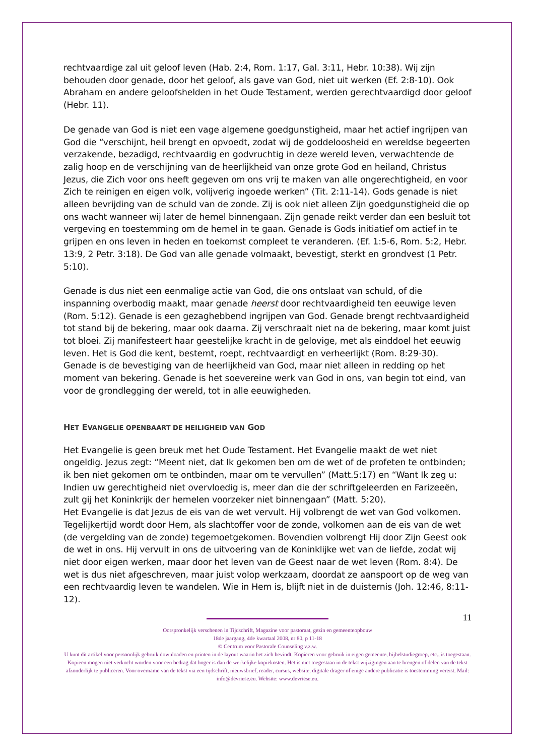rechtvaardige zal uit geloof leven (Hab. 2:4, Rom. 1:17, Gal. 3:11, Hebr. 10:38). Wij zijn behouden door genade, door het geloof, als gave van God, niet uit werken (Ef. 2:8-10). Ook Abraham en andere geloofshelden in het Oude Testament, werden gerechtvaardigd door geloof (Hebr. 11).
De genade van God is niet een vage algemene goedgunstigheid, maar het actief ingrijpen van God die “verschijnt, heil brengt en opvoedt, zodat wij de goddeloosheid en wereldse begeerten verzakende, bezadigd, rechtvaardig en godvruchtig in deze wereld leven, verwachtende de zalig hoop en de verschijning van de heerlijkheid van onze grote God en heiland, Christus Jezus, die Zich voor ons heeft gegeven om ons vrij te maken van alle ongerechtigheid, en voor Zich te reinigen en eigen volk, volijverig ingoede werken” (Tit. 2:11-14). Gods genade is niet alleen bevrijding van de schuld van de zonde. Zij is ook niet alleen Zijn goedgunstigheid die op ons wacht wanneer wij later de hemel binnengaan. Zijn genade reikt verder dan een besluit tot vergeving en toestemming om de hemel in te gaan. Genade is Gods initiatief om actief in te grijpen en ons leven in heden en toekomst compleet te veranderen. (Ef. 1:5-6, Rom. 5:2, Hebr. 13:9, 2 Petr. 3:18). De God van alle genade volmaakt, bevestigt, sterkt en grondvest (1 Petr. 5:10).
Genade is dus niet een eenmalige actie van God, die ons ontslaat van schuld, of die inspanning overbodig maakt, maar genade heerst door rechtvaardigheid ten eeuwige leven (Rom. 5:12). Genade is een gezaghebbend ingrijpen van God. Genade brengt rechtvaardigheid tot stand bij de bekering, maar ook daarna. Zij verschraalt niet na de bekering, maar komt juist tot bloei. Zij manifesteert haar geestelijke kracht in de gelovige, met als einddoel het eeuwig leven. Het is God die kent, bestemt, roept, rechtvaardigt en verheerlijkt (Rom. 8:29-30). Genade is de bevestiging van de heerlijkheid van God, maar niet alleen in redding op het moment van bekering. Genade is het soevereine werk van God in ons, van begin tot eind, van voor de grondlegging der wereld, tot in alle eeuwigheden.
HET EVANGELIE OPENBAART DE HEILIGHEID VAN GOD
Het Evangelie is geen breuk met het Oude Testament. Het Evangelie maakt de wet niet ongeldig. Jezus zegt: “Meent niet, dat Ik gekomen ben om de wet of de profeten te ontbinden; ik ben niet gekomen om te ontbinden, maar om te vervullen” (Matt.5:17) en “Want Ik zeg u: Indien uw gerechtigheid niet overvloedig is, meer dan die der schriftgeleerden en Farizeeën, zult gij het Koninkrijk der hemelen voorzeker niet binnengaan” (Matt. 5:20).
Het Evangelie is dat Jezus de eis van de wet vervult. Hij volbrengt de wet van God volkomen. Tegelijkertijd wordt door Hem, als slachtoffer voor de zonde, volkomen aan de eis van de wet (de vergelding van de zonde) tegemoetgekomen. Bovendien volbrengt Hij door Zijn Geest ook de wet in ons. Hij vervult in ons de uitvoering van de Koninklijke wet van de liefde, zodat wij niet door eigen werken, maar door het leven van de Geest naar de wet leven (Rom. 8:4). De wet is dus niet afgeschreven, maar juist volop werkzaam, doordat ze aanspoort op de weg van een rechtvaardig leven te wandelen. Wie in Hem is, blijft niet in de duisternis (Joh. 12:46, 8:11-12).
11
Oorspronkelijk verschenen in Tijdschrift, Magazine voor pastoraat, gezin en gemeenteopbouw
18de jaargang, 4de kwartaal 2008, nr 80, p 11-18
© Centrum voor Pastorale Counseling v.z.w.
U kunt dit artikel voor persoonlijk gebruik downloaden en printen in de layout waarin het zich bevindt. Kopiëren voor gebruik in eigen gemeente, bijbelstudiegroep, etc., is toegestaan. Kopieën mogen niet verkocht worden voor een bedrag dat hoger is dan de werkelijke kopiekosten. Het is niet toegestaan in de tekst wijzigingen aan te brengen of delen van de tekst afzonderlijk te publiceren. Voor overname van de tekst via een tijdschrift, nieuwsbrief, reader, cursus, website, digitale drager of enige andere publicatie is toestemming vereist. Mail: info@devriese.eu. Website: www.devriese.eu.